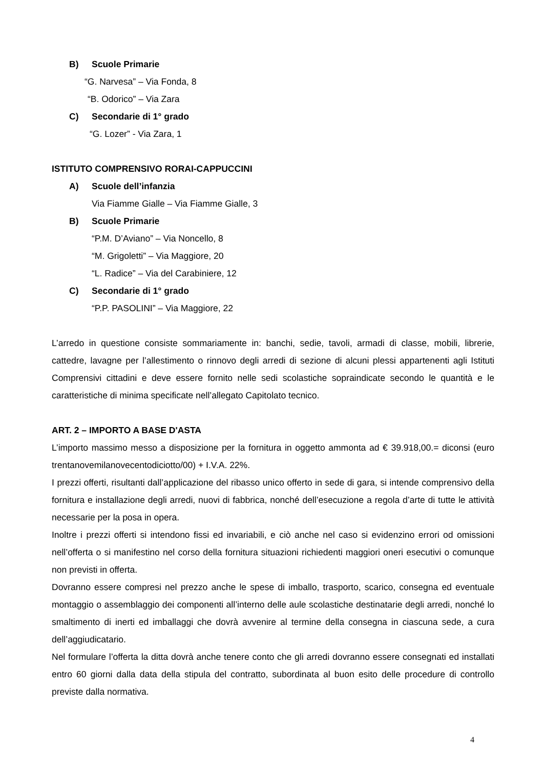B) Scuole Primarie
“G. Narvesa” – Via Fonda, 8
“B. Odorico” – Via Zara
C) Secondarie di 1° grado
“G. Lozer” - Via Zara, 1
ISTITUTO COMPRENSIVO RORAI-CAPPUCCINI
A) Scuole dell’infanzia
Via Fiamme Gialle – Via Fiamme Gialle, 3
B) Scuole Primarie
“P.M. D’Aviano” – Via Noncello, 8
“M. Grigoletti” – Via Maggiore, 20
“L. Radice” – Via del Carabiniere, 12
C) Secondarie di 1° grado
“P.P. PASOLINI” – Via Maggiore, 22
L’arredo in questione consiste sommariamente in: banchi, sedie, tavoli, armadi di classe, mobili, librerie, cattedre, lavagne per l’allestimento o rinnovo degli arredi di sezione di alcuni plessi appartenenti agli Istituti Comprensivi cittadini e deve essere fornito nelle sedi scolastiche sopraindicate secondo le quantità e le caratteristiche di minima specificate nell’allegato Capitolato tecnico.
ART. 2 – IMPORTO A BASE D'ASTA
L’importo massimo messo a disposizione per la fornitura in oggetto ammonta ad € 39.918,00.= diconsi (euro trentanovemilanovecentodiciotto/00) + I.V.A. 22%.
I prezzi offerti, risultanti dall’applicazione del ribasso unico offerto in sede di gara, si intende comprensivo della fornitura e installazione degli arredi, nuovi di fabbrica, nonché dell’esecuzione a regola d’arte di tutte le attività necessarie per la posa in opera.
Inoltre i prezzi offerti si intendono fissi ed invariabili, e ciò anche nel caso si evidenzino errori od omissioni nell’offerta o si manifestino nel corso della fornitura situazioni richiedenti maggiori oneri esecutivi o comunque non previsti in offerta.
Dovranno essere compresi nel prezzo anche le spese di imballo, trasporto, scarico, consegna ed eventuale montaggio o assemblaggio dei componenti all’interno delle aule scolastiche destinatarie degli arredi, nonché lo smaltimento di inerti ed imballaggi che dovrà avvenire al termine della consegna in ciascuna sede, a cura dell’aggiudicatario.
Nel formulare l’offerta la ditta dovrà anche tenere conto che gli arredi dovranno essere consegnati ed installati entro 60 giorni dalla data della stipula del contratto, subordinata al buon esito delle procedure di controllo previste dalla normativa.
4